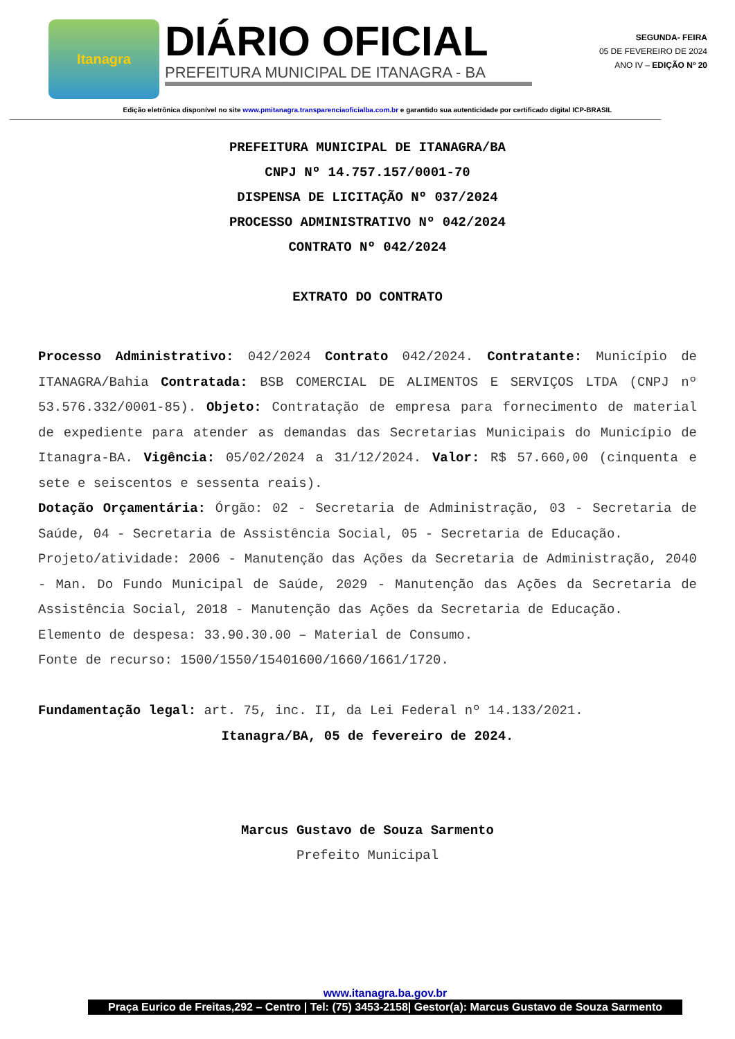Itanagra
DIÁRIO OFICIAL
PREFEITURA MUNICIPAL DE ITANAGRA - BA
SEGUNDA- FEIRA
05 DE FEVEREIRO DE 2024
ANO IV – EDIÇÃO Nº 20
Edição eletrônica disponível no site www.pmitanagra.transparenciaoficialba.com.br e garantido sua autenticidade por certificado digital ICP-BRASIL
PREFEITURA MUNICIPAL DE ITANAGRA/BA
CNPJ Nº 14.757.157/0001-70
DISPENSA DE LICITAÇÃO Nº 037/2024
PROCESSO ADMINISTRATIVO Nº 042/2024
CONTRATO Nº 042/2024
EXTRATO DO CONTRATO
Processo Administrativo: 042/2024 Contrato 042/2024. Contratante: Município de ITANAGRA/Bahia Contratada: BSB COMERCIAL DE ALIMENTOS E SERVIÇOS LTDA (CNPJ nº 53.576.332/0001-85). Objeto: Contratação de empresa para fornecimento de material de expediente para atender as demandas das Secretarias Municipais do Município de Itanagra-BA. Vigência: 05/02/2024 a 31/12/2024. Valor: R$ 57.660,00 (cinquenta e sete e seiscentos e sessenta reais).
Dotação Orçamentária: Órgão: 02 - Secretaria de Administração, 03 - Secretaria de Saúde, 04 - Secretaria de Assistência Social, 05 - Secretaria de Educação.
Projeto/atividade: 2006 - Manutenção das Ações da Secretaria de Administração, 2040 - Man. Do Fundo Municipal de Saúde, 2029 - Manutenção das Ações da Secretaria de Assistência Social, 2018 - Manutenção das Ações da Secretaria de Educação.
Elemento de despesa: 33.90.30.00 – Material de Consumo.
Fonte de recurso: 1500/1550/15401600/1660/1661/1720.
Fundamentação legal: art. 75, inc. II, da Lei Federal nº 14.133/2021.
Itanagra/BA, 05 de fevereiro de 2024.
Marcus Gustavo de Souza Sarmento
Prefeito Municipal
www.itanagra.ba.gov.br
Praça Eurico de Freitas,292 – Centro | Tel: (75) 3453-2158| Gestor(a): Marcus Gustavo de Souza Sarmento